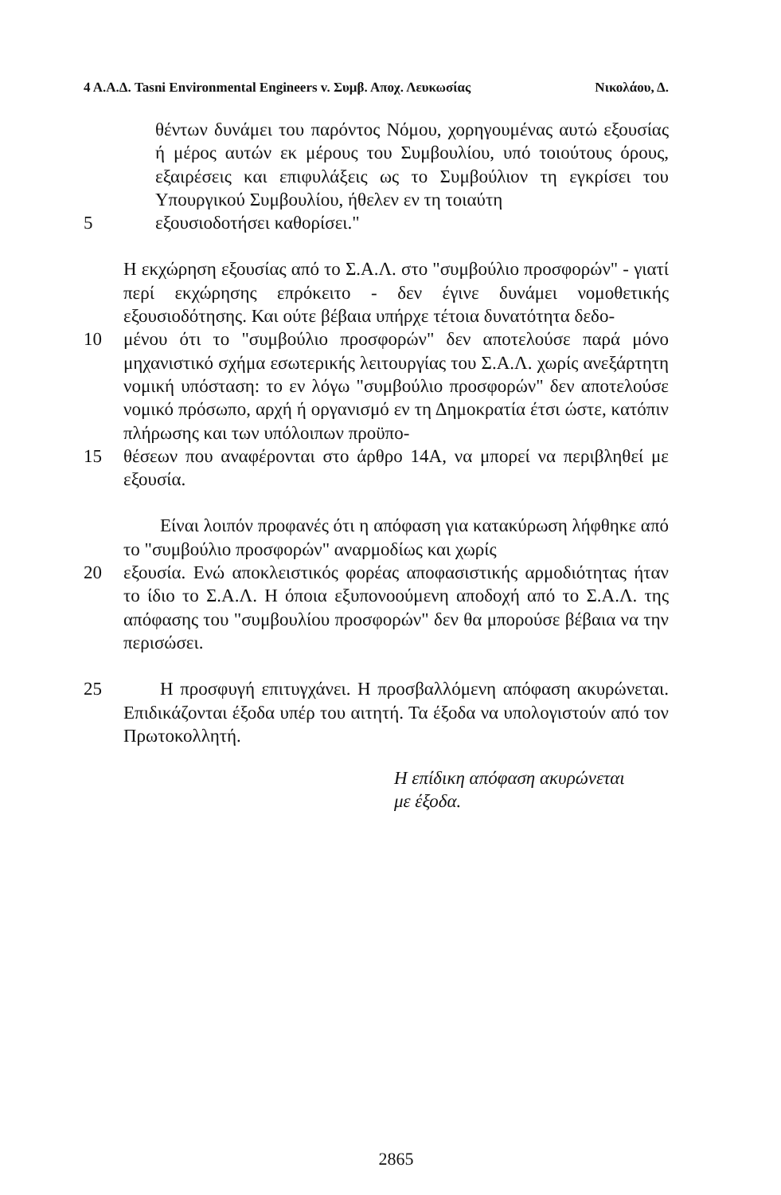4 Α.Α.Δ. Tasni Environmental Engineers v. Συμβ. Αποχ. Λευκωσίας Νικολάου, Δ.
θέντων δυνάμει του παρόντος Νόμου, χορηγουμένας αυτώ εξουσίας ή μέρος αυτών εκ μέρους του Συμβουλίου, υπό τοιούτους όρους, εξαιρέσεις και επιφυλάξεις ως το Συμβούλιον τη εγκρίσει του Υπουργικού Συμβουλίου, ήθελεν εν τη τοιαύτη
5 εξουσιοδοτήσει καθορίσει."
Η εκχώρηση εξουσίας από το Σ.Α.Λ. στο "συμβούλιο προσφορών" - γιατί περί εκχώρησης επρόκειτο - δεν έγινε δυνάμει νομοθετικής εξουσιοδότησης. Και ούτε βέβαια υπήρχε τέτοια δυνατότητα δεδο-
10 μένου ότι το "συμβούλιο προσφορών" δεν αποτελούσε παρά μόνο μηχανιστικό σχήμα εσωτερικής λειτουργίας του Σ.Α.Λ. χωρίς ανεξάρτητη νομική υπόσταση: το εν λόγω "συμβούλιο προσφορών" δεν αποτελούσε νομικό πρόσωπο, αρχή ή οργανισμό εν τη Δημοκρατία έτσι ώστε, κατόπιν πλήρωσης και των υπόλοιπων προϋπο-
15 θέσεων που αναφέρονται στο άρθρο 14Α, να μπορεί να περιβληθεί με εξουσία.
  Είναι λοιπόν προφανές ότι η απόφαση για κατακύρωση λήφθηκε από το "συμβούλιο προσφορών" αναρμοδίως και χωρίς
20 εξουσία. Ενώ αποκλειστικός φορέας αποφασιστικής αρμοδιότητας ήταν το ίδιο το Σ.Α.Λ. Η όποια εξυπονοούμενη αποδοχή από το Σ.Α.Λ. της απόφασης του "συμβουλίου προσφορών" δεν θα μπορούσε βέβαια να την περισώσει.
25  Η προσφυγή επιτυγχάνει. Η προσβαλλόμενη απόφαση ακυρώνεται. Επιδικάζονται έξοδα υπέρ του αιτητή. Τα έξοδα να υπολογιστούν από τον Πρωτοκολλητή.
Η επίδικη απόφαση ακυρώνεται
με έξοδα.
2865